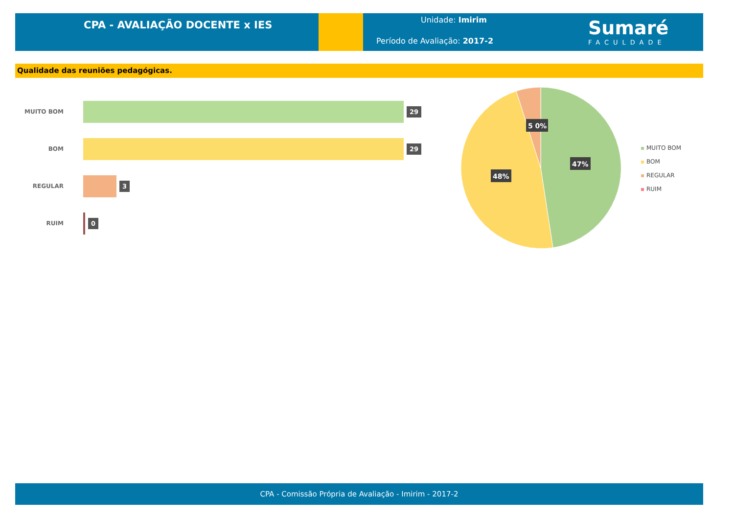CPA - AVALIAÇÃO DOCENTE x IES
Unidade: Imirim
Período de Avaliação: 2017-2
Sumaré
FACULDADE
Qualidade das reuniões pedagógicas.
MUITO BOM
29
BOM
29
REGULAR
3
RUIM
0
5 0%
47%
48%
MUITO BOM
BOM
REGULAR
RUIM
CPA - Comissão Própria de Avaliação - Imirim - 2017-2